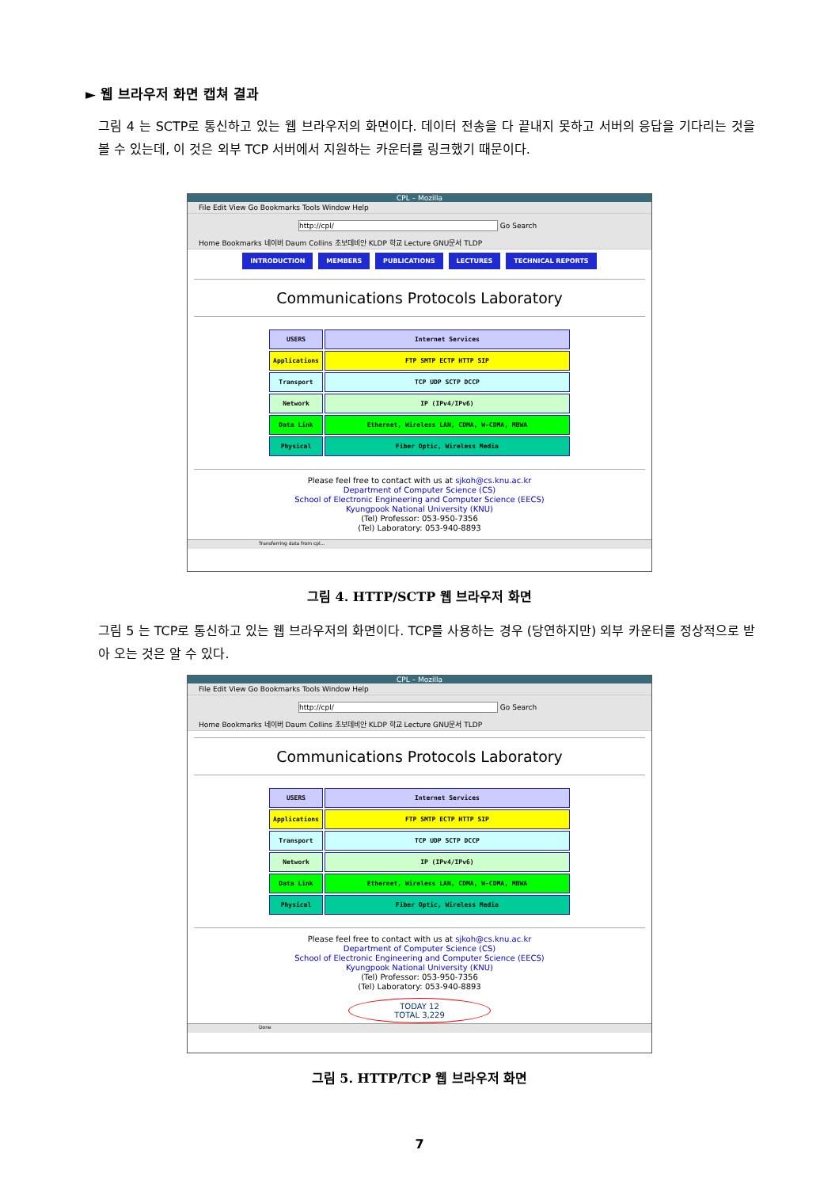► 웹 브라우저 화면 캡쳐 결과
그림 4 는 SCTP로 통신하고 있는 웹 브라우저의 화면이다. 데이터 전송을 다 끝내지 못하고 서버의 응답을 기다리는 것을 볼 수 있는데, 이 것은 외부 TCP 서버에서 지원하는 카운터를 링크했기 때문이다.
CPL – Mozilla
File Edit View Go Bookmarks Tools Window Help
http://cpl/ Go Search
Home Bookmarks 네이버 Daum Collins 초보데비안 KLDP 학교 Lecture GNU문서 TLDP
INTRODUCTION MEMBERS PUBLICATIONS LECTURES TECHNICAL REPORTS
Communications Protocols Laboratory
| USERS | Internet Services |
| Applications | FTP SMTP ECTP HTTP SIP |
| Transport | TCP UDP SCTP DCCP |
| Network | IP (IPv4/IPv6) |
| Data Link | Ethernet, Wireless LAN, CDMA, W-CDMA, MBWA |
| Physical | Fiber Optic, Wireless Media |
Please feel free to contact with us at sjkoh@cs.knu.ac.kr
Department of Computer Science (CS)
School of Electronic Engineering and Computer Science (EECS)
Kyungpook National University (KNU)
(Tel) Professor: 053-950-7356
(Tel) Laboratory: 053-940-8893
Transferring data from cpl...
그림 4. HTTP/SCTP 웹 브라우저 화면
그림 5 는 TCP로 통신하고 있는 웹 브라우저의 화면이다. TCP를 사용하는 경우 (당연하지만) 외부 카운터를 정상적으로 받아 오는 것은 알 수 있다.
CPL – Mozilla
File Edit View Go Bookmarks Tools Window Help
http://cpl/ Go Search
Home Bookmarks 네이버 Daum Collins 초보데비안 KLDP 학교 Lecture GNU문서 TLDP
Communications Protocols Laboratory
| USERS | Internet Services |
| Applications | FTP SMTP ECTP HTTP SIP |
| Transport | TCP UDP SCTP DCCP |
| Network | IP (IPv4/IPv6) |
| Data Link | Ethernet, Wireless LAN, CDMA, W-CDMA, MBWA |
| Physical | Fiber Optic, Wireless Media |
Please feel free to contact with us at sjkoh@cs.knu.ac.kr
Department of Computer Science (CS)
School of Electronic Engineering and Computer Science (EECS)
Kyungpook National University (KNU)
(Tel) Professor: 053-950-7356
(Tel) Laboratory: 053-940-8893
TODAY 12
TOTAL 3,229
Done
그림 5. HTTP/TCP 웹 브라우저 화면
7